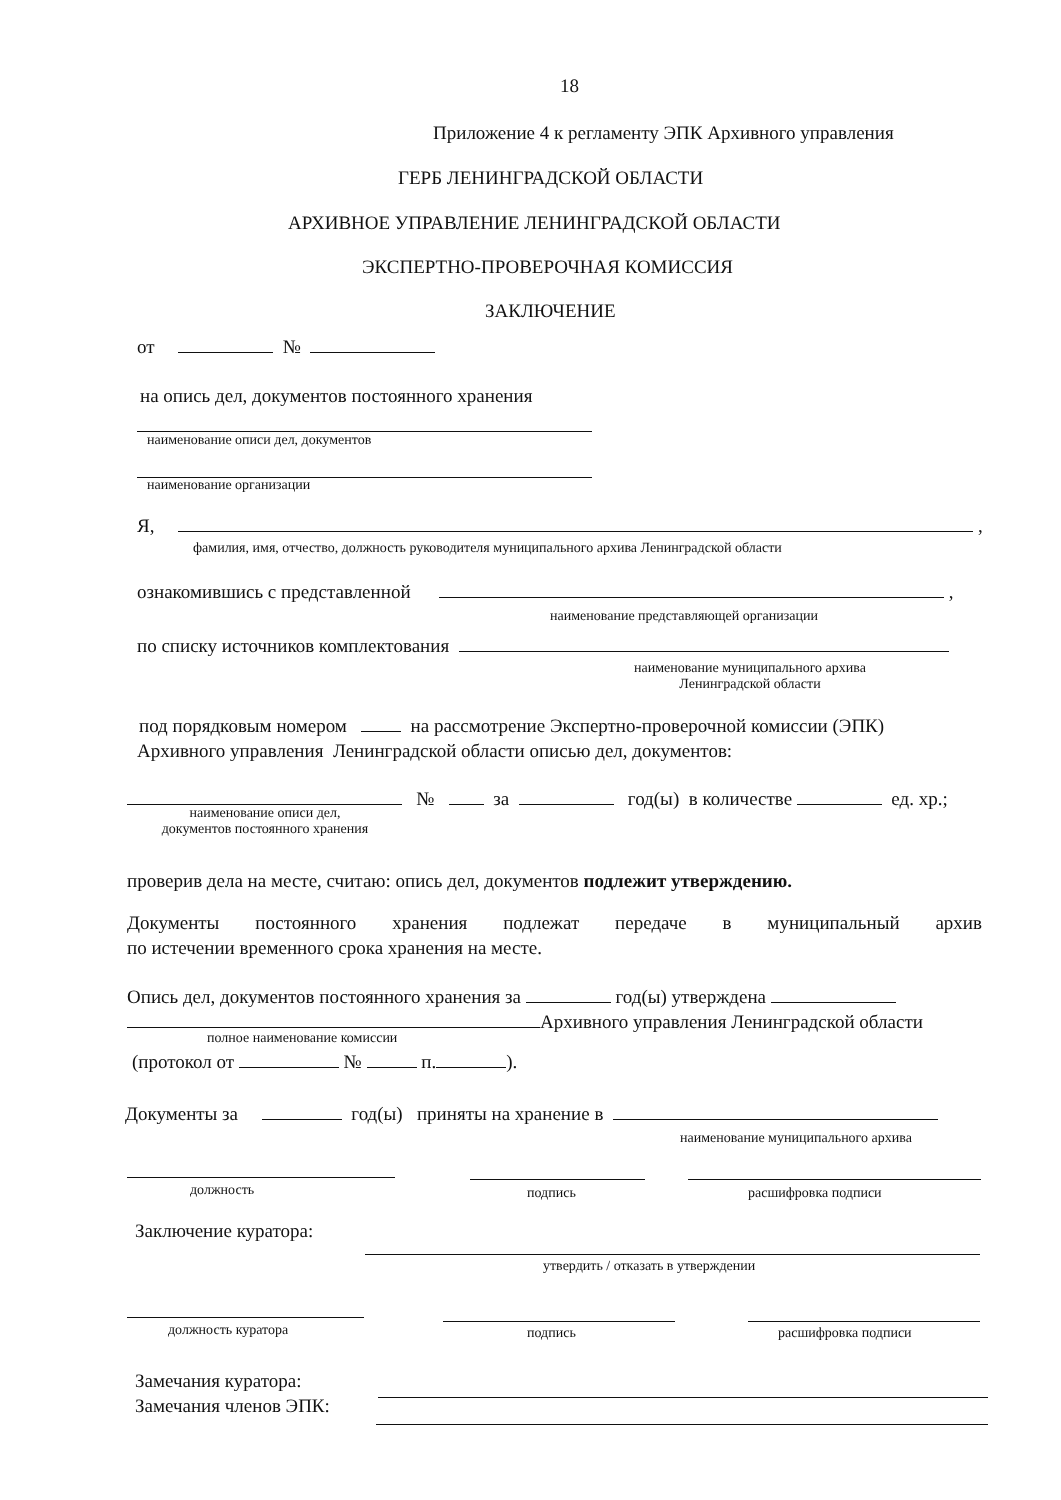18
Приложение 4 к регламенту ЭПК Архивного управления
ГЕРБ ЛЕНИНГРАДСКОЙ ОБЛАСТИ
АРХИВНОЕ УПРАВЛЕНИЕ ЛЕНИНГРАДСКОЙ ОБЛАСТИ
ЭКСПЕРТНО-ПРОВЕРОЧНАЯ КОМИССИЯ
ЗАКЛЮЧЕНИЕ
от №
на опись дел, документов постоянного хранения
наименование описи дел, документов
наименование организации
Я, ,
фамилия, имя, отчество, должность руководителя муниципального архива Ленинградской области
ознакомившись с представленной ,
наименование представляющей организации
по списку источников комплектования
наименование муниципального архива
Ленинградской области
под порядковым номером на рассмотрение Экспертно-проверочной комиссии (ЭПК)
Архивного управления Ленинградской области описью дел, документов:
№ за год(ы) в количестве ед. хр.;
наименование описи дел,
документов постоянного хранения
проверив дела на месте, считаю: опись дел, документов подлежит утверждению.
Документы постоянного хранения подлежат передаче в муниципальный архив
по истечении временного срока хранения на месте.
Опись дел, документов постоянного хранения за год(ы) утверждена
Архивного управления Ленинградской области
полное наименование комиссии
(протокол от № п. ).
Документы за год(ы) приняты на хранение в
наименование муниципального архива
должность подпись расшифровка подписи
Заключение куратора:
утвердить / отказать в утверждении
должность куратора подпись расшифровка подписи
Замечания куратора:
Замечания членов ЭПК: